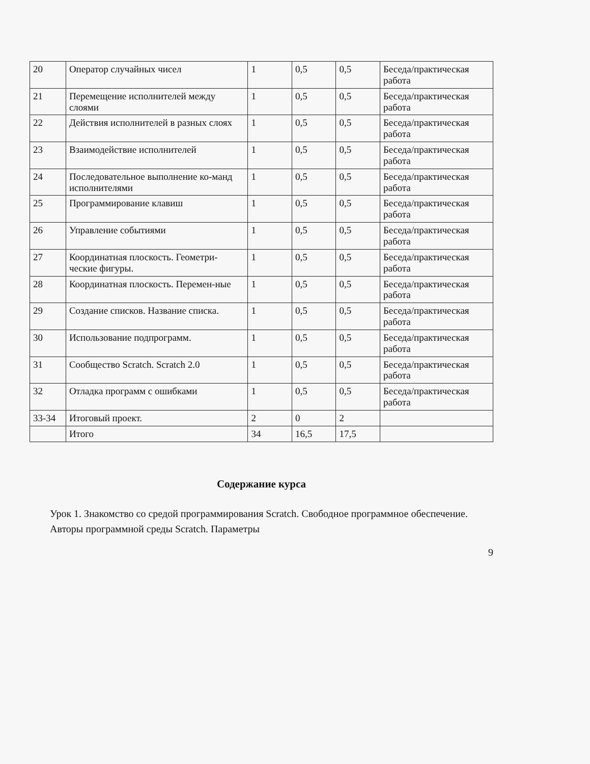| 20 | Оператор случайных чисел | 1 | 0,5 | 0,5 | Беседа/практическая работа |
| 21 | Перемещение исполнителей между слоями | 1 | 0,5 | 0,5 | Беседа/практическая работа |
| 22 | Действия исполнителей в разных слоях | 1 | 0,5 | 0,5 | Беседа/практическая работа |
| 23 | Взаимодействие исполнителей | 1 | 0,5 | 0,5 | Беседа/практическая работа |
| 24 | Последовательное выполнение ко-манд исполнителями | 1 | 0,5 | 0,5 | Беседа/практическая работа |
| 25 | Программирование клавиш | 1 | 0,5 | 0,5 | Беседа/практическая работа |
| 26 | Управление событиями | 1 | 0,5 | 0,5 | Беседа/практическая работа |
| 27 | Координатная плоскость. Геометри-ческие фигуры. | 1 | 0,5 | 0,5 | Беседа/практическая работа |
| 28 | Координатная плоскость. Перемен-ные | 1 | 0,5 | 0,5 | Беседа/практическая работа |
| 29 | Создание списков. Название списка. | 1 | 0,5 | 0,5 | Беседа/практическая работа |
| 30 | Использование подпрограмм. | 1 | 0,5 | 0,5 | Беседа/практическая работа |
| 31 | Сообщество Scratch. Scratch 2.0 | 1 | 0,5 | 0,5 | Беседа/практическая работа |
| 32 | Отладка программ с ошибками | 1 | 0,5 | 0,5 | Беседа/практическая работа |
| 33-34 | Итоговый проект. | 2 | 0 | 2 | |
| | Итого | 34 | 16,5 | 17,5 | |
Содержание курса
Урок 1. Знакомство со средой программирования Scratch. Свободное программное обеспечение. Авторы программной среды Scratch. Параметры
9